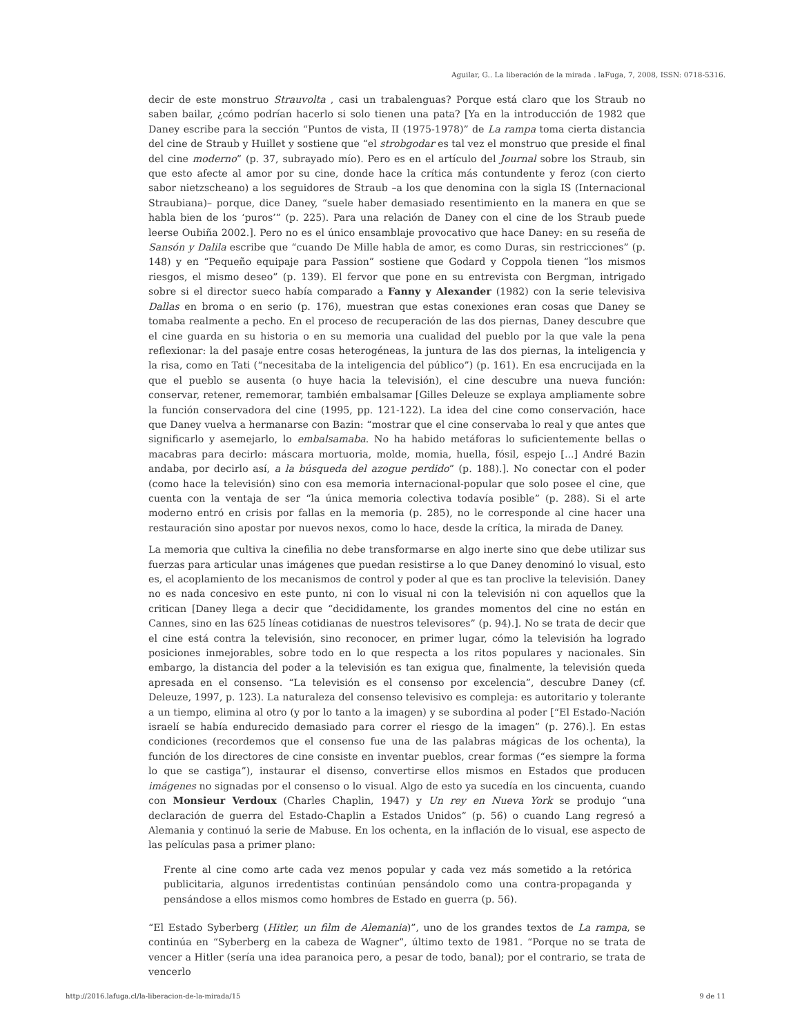Aguilar, G.. La liberación de la mirada . laFuga, 7, 2008, ISSN: 0718-5316.
decir de este monstruo Strauvolta , casi un trabalenguas? Porque está claro que los Straub no saben bailar, ¿cómo podrían hacerlo si solo tienen una pata? [Ya en la introducción de 1982 que Daney escribe para la sección “Puntos de vista, II (1975-1978)” de La rampa toma cierta distancia del cine de Straub y Huillet y sostiene que “el strobgodar es tal vez el monstruo que preside el final del cine moderno” (p. 37, subrayado mío). Pero es en el artículo del Journal sobre los Straub, sin que esto afecte al amor por su cine, donde hace la crítica más contundente y feroz (con cierto sabor nietzscheano) a los seguidores de Straub –a los que denomina con la sigla IS (Internacional Straubiana)– porque, dice Daney, “suele haber demasiado resentimiento en la manera en que se habla bien de los ‘puros’” (p. 225). Para una relación de Daney con el cine de los Straub puede leerse Oubiña 2002.]. Pero no es el único ensamblaje provocativo que hace Daney: en su reseña de Sansón y Dalila escribe que “cuando De Mille habla de amor, es como Duras, sin restricciones” (p. 148) y en “Pequeño equipaje para Passion” sostiene que Godard y Coppola tienen “los mismos riesgos, el mismo deseo” (p. 139). El fervor que pone en su entrevista con Bergman, intrigado sobre si el director sueco había comparado a Fanny y Alexander (1982) con la serie televisiva Dallas en broma o en serio (p. 176), muestran que estas conexiones eran cosas que Daney se tomaba realmente a pecho. En el proceso de recuperación de las dos piernas, Daney descubre que el cine guarda en su historia o en su memoria una cualidad del pueblo por la que vale la pena reflexionar: la del pasaje entre cosas heterogéneas, la juntura de las dos piernas, la inteligencia y la risa, como en Tati (“necesitaba de la inteligencia del público”) (p. 161). En esa encrucijada en la que el pueblo se ausenta (o huye hacia la televisión), el cine descubre una nueva función: conservar, retener, rememorar, también embalsamar [Gilles Deleuze se explaya ampliamente sobre la función conservadora del cine (1995, pp. 121-122). La idea del cine como conservación, hace que Daney vuelva a hermanarse con Bazin: “mostrar que el cine conservaba lo real y que antes que significarlo y asemejarlo, lo embalsamaba. No ha habido metáforas lo suficientemente bellas o macabras para decirlo: máscara mortuoria, molde, momia, huella, fósil, espejo [...] André Bazin andaba, por decirlo así, a la búsqueda del azogue perdido” (p. 188).]. No conectar con el poder (como hace la televisión) sino con esa memoria internacional-popular que solo posee el cine, que cuenta con la ventaja de ser “la única memoria colectiva todavía posible” (p. 288). Si el arte moderno entró en crisis por fallas en la memoria (p. 285), no le corresponde al cine hacer una restauración sino apostar por nuevos nexos, como lo hace, desde la crítica, la mirada de Daney.
La memoria que cultiva la cinefilia no debe transformarse en algo inerte sino que debe utilizar sus fuerzas para articular unas imágenes que puedan resistirse a lo que Daney denominó lo visual, esto es, el acoplamiento de los mecanismos de control y poder al que es tan proclive la televisión. Daney no es nada concesivo en este punto, ni con lo visual ni con la televisión ni con aquellos que la critican [Daney llega a decir que “decididamente, los grandes momentos del cine no están en Cannes, sino en las 625 líneas cotidianas de nuestros televisores” (p. 94).]. No se trata de decir que el cine está contra la televisión, sino reconocer, en primer lugar, cómo la televisión ha logrado posiciones inmejorables, sobre todo en lo que respecta a los ritos populares y nacionales. Sin embargo, la distancia del poder a la televisión es tan exigua que, finalmente, la televisión queda apresada en el consenso. “La televisión es el consenso por excelencia”, descubre Daney (cf. Deleuze, 1997, p. 123). La naturaleza del consenso televisivo es compleja: es autoritario y tolerante a un tiempo, elimina al otro (y por lo tanto a la imagen) y se subordina al poder [“El Estado-Nación israelí se había endurecido demasiado para correr el riesgo de la imagen” (p. 276).]. En estas condiciones (recordemos que el consenso fue una de las palabras mágicas de los ochenta), la función de los directores de cine consiste en inventar pueblos, crear formas (“es siempre la forma lo que se castiga”), instaurar el disenso, convertirse ellos mismos en Estados que producen imágenes no signadas por el consenso o lo visual. Algo de esto ya sucedía en los cincuenta, cuando con Monsieur Verdoux (Charles Chaplin, 1947) y Un rey en Nueva York se produjo “una declaración de guerra del Estado-Chaplin a Estados Unidos” (p. 56) o cuando Lang regresó a Alemania y continuó la serie de Mabuse. En los ochenta, en la inflación de lo visual, ese aspecto de las películas pasa a primer plano:
Frente al cine como arte cada vez menos popular y cada vez más sometido a la retórica publicitaria, algunos irredentistas continúan pensándolo como una contra-propaganda y pensándose a ellos mismos como hombres de Estado en guerra (p. 56).
“El Estado Syberberg (Hitler, un film de Alemania)”, uno de los grandes textos de La rampa, se continúa en “Syberberg en la cabeza de Wagner”, último texto de 1981. “Porque no se trata de vencer a Hitler (sería una idea paranoica pero, a pesar de todo, banal); por el contrario, se trata de vencerlo
http://2016.lafuga.cl/la-liberacion-de-la-mirada/15 9 de 11